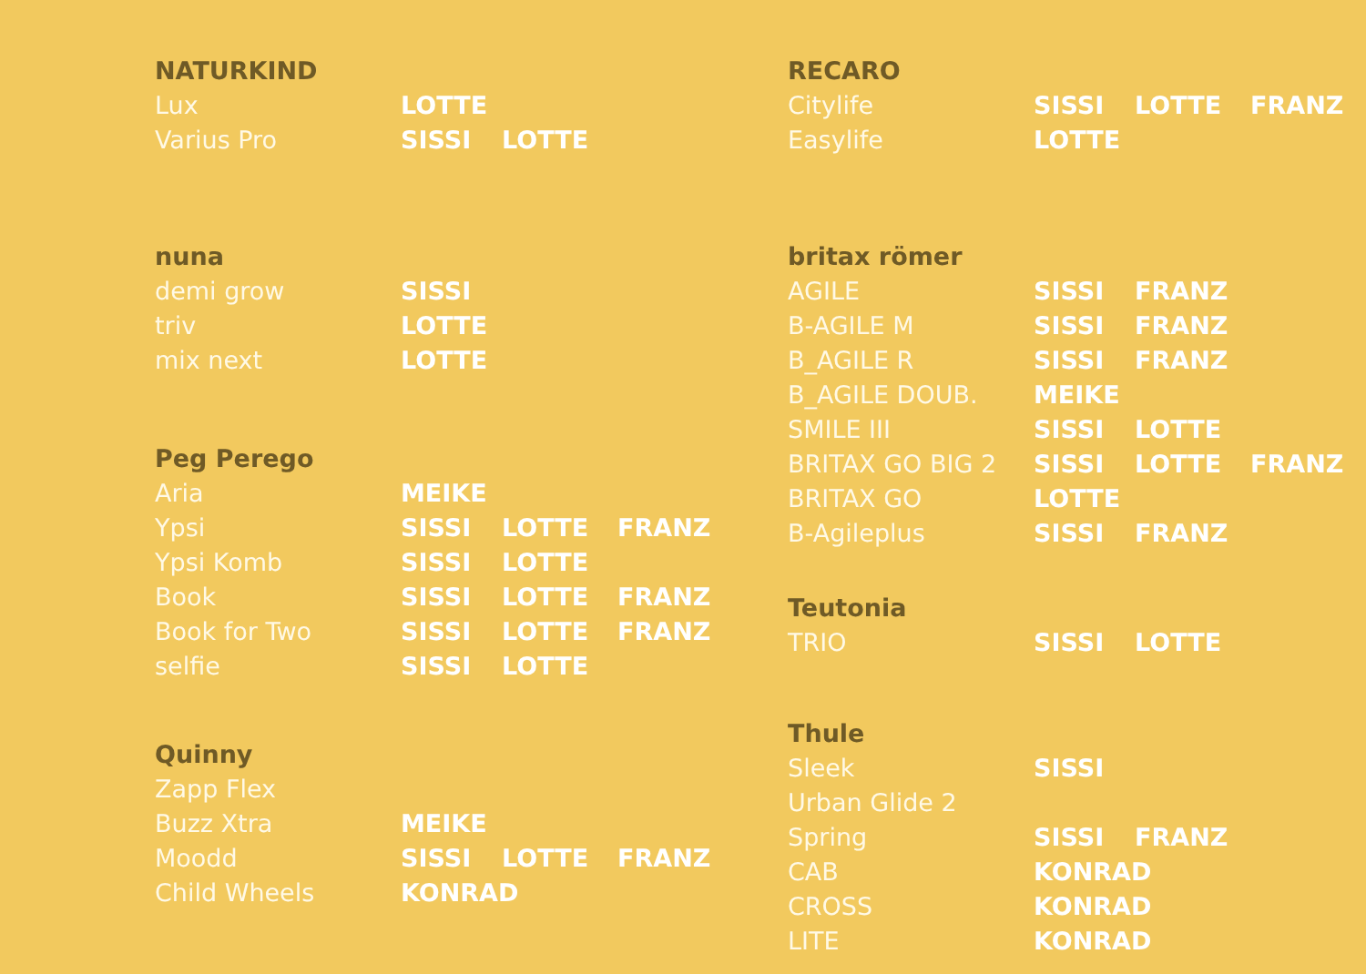| NATURKIND | | | |
| --- | --- | --- | --- |
| Lux | LOTTE | | |
| Varius Pro | SISSI | LOTTE | |
| nuna | | | |
| demi grow | SISSI | | |
| triv | LOTTE | | |
| mix next | LOTTE | | |
| Peg Perego | | | |
| Aria | MEIKE | | |
| Ypsi | SISSI | LOTTE | FRANZ |
| Ypsi Komb | SISSI | LOTTE | |
| Book | SISSI | LOTTE | FRANZ |
| Book for Two | SISSI | LOTTE | FRANZ |
| selfie | SISSI | LOTTE | |
| Quinny | | | |
| Zapp Flex | | | |
| Buzz Xtra | MEIKE | | |
| Moodd | SISSI | LOTTE | FRANZ |
| Child Wheels | KONRAD | | |
| RECARO | | | |
| --- | --- | --- | --- |
| Citylife | SISSI | LOTTE | FRANZ |
| Easylife | LOTTE | | |
| britax römer | | | |
| AGILE | SISSI | FRANZ | |
| B-AGILE M | SISSI | FRANZ | |
| B_AGILE R | SISSI | FRANZ | |
| B_AGILE DOUB. | MEIKE | | |
| SMILE III | SISSI | LOTTE | |
| BRITAX GO BIG 2 | SISSI | LOTTE | FRANZ |
| BRITAX GO | LOTTE | | |
| B-Agileplus | SISSI | FRANZ | |
| Teutonia | | | |
| TRIO | SISSI | LOTTE | |
| Thule | | | |
| Sleek | SISSI | | |
| Urban Glide 2 | | | |
| Spring | SISSI | FRANZ | |
| CAB | KONRAD | | |
| CROSS | KONRAD | | |
| LITE | KONRAD | | |